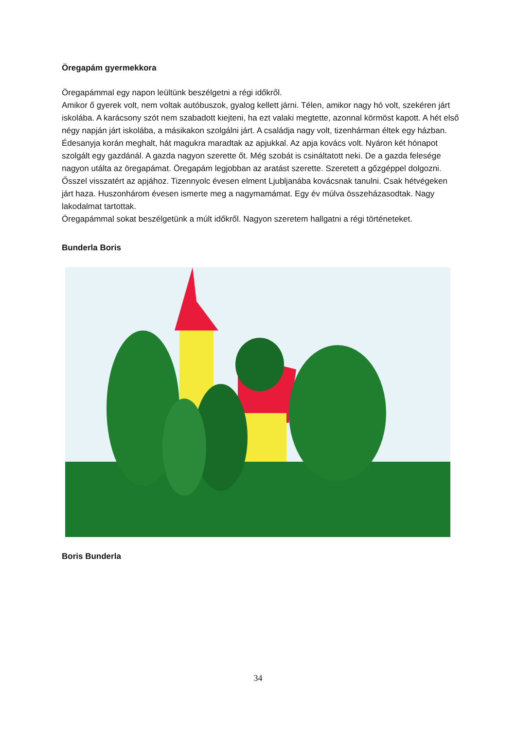Öregapám gyermekkora
Öregapámmal egy napon leültünk beszélgetni a régi időkről.
Amikor ő gyerek volt, nem voltak autóbuszok, gyalog kellett járni. Télen, amikor nagy hó volt, szekéren járt iskolába. A karácsony szót nem szabadott kiejteni, ha ezt valaki megtette, azonnal körmöst kapott. A hét első négy napján járt iskolába, a másikakon szolgálni járt. A családja nagy volt, tizenhárman éltek egy házban. Édesanyja korán meghalt, hát magukra maradtak az apjukkal. Az apja kovács volt. Nyáron két hónapot szolgált egy gazdánál. A gazda nagyon szerette őt. Még szobát is csináltatott neki. De a gazda felesége nagyon utálta az öregapámat. Öregapám legjobban az aratást szerette. Szeretett a gőzgéppel dolgozni. Ősszel visszatért az apjához. Tizennyolc évesen elment Ljubljanába kovácsnak tanulni. Csak hétvégeken járt haza. Huszonhárom évesen ismerte meg a nagymamámat. Egy év múlva összeházasodtak. Nagy lakodalmat tartottak.
Öregapámmal sokat beszélgetünk a múlt időkről. Nagyon szeretem hallgatni a régi történeteket.
Bunderla Boris
Boris Bunderla
34